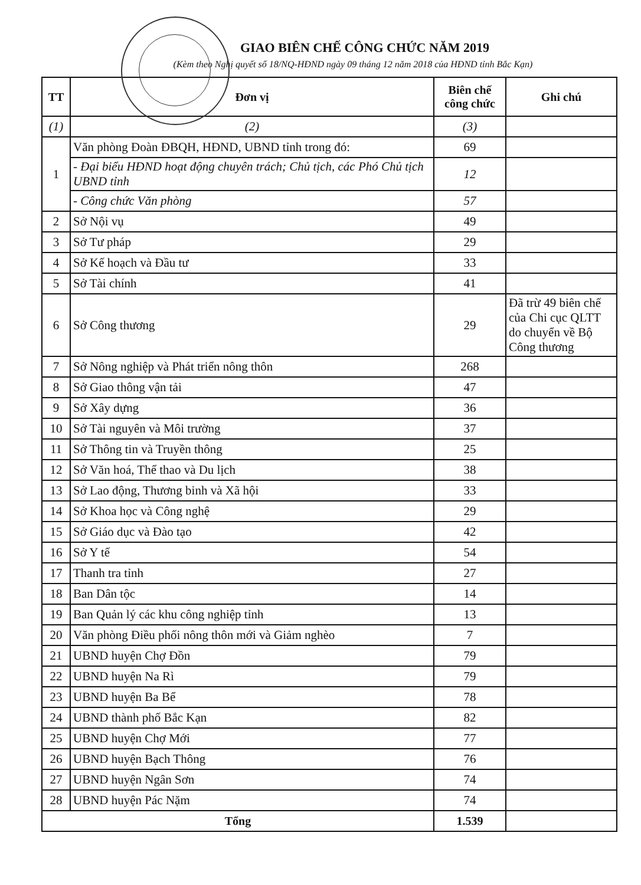GIAO BIÊN CHẾ CÔNG CHỨC NĂM 2019
(Kèm theo Nghị quyết số 18/NQ-HĐND ngày 09 tháng 12 năm 2018 của HĐND tỉnh Bắc Kạn)
| TT | Đơn vị | Biên chế công chức | Ghi chú |
| --- | --- | --- | --- |
| (1) | (2) | (3) | |
| 1 | Văn phòng Đoàn ĐBQH, HĐND, UBND tỉnh trong đó: | 69 | |
| | - Đại biểu HĐND hoạt động chuyên trách; Chủ tịch, các Phó Chủ tịch UBND tỉnh | 12 | |
| | - Công chức Văn phòng | 57 | |
| 2 | Sở Nội vụ | 49 | |
| 3 | Sở Tư pháp | 29 | |
| 4 | Sở Kế hoạch và Đầu tư | 33 | |
| 5 | Sở Tài chính | 41 | |
| 6 | Sở Công thương | 29 | Đã trừ 49 biên chế của Chi cục QLTT do chuyển về Bộ Công thương |
| 7 | Sở Nông nghiệp và Phát triển nông thôn | 268 | |
| 8 | Sở Giao thông vận tải | 47 | |
| 9 | Sở Xây dựng | 36 | |
| 10 | Sở Tài nguyên và Môi trường | 37 | |
| 11 | Sở Thông tin và Truyền thông | 25 | |
| 12 | Sở Văn hoá, Thể thao và Du lịch | 38 | |
| 13 | Sở Lao động, Thương binh và Xã hội | 33 | |
| 14 | Sở Khoa học và Công nghệ | 29 | |
| 15 | Sở Giáo dục và Đào tạo | 42 | |
| 16 | Sở Y tế | 54 | |
| 17 | Thanh tra tỉnh | 27 | |
| 18 | Ban Dân tộc | 14 | |
| 19 | Ban Quản lý các khu công nghiệp tỉnh | 13 | |
| 20 | Văn phòng Điều phối nông thôn mới và Giảm nghèo | 7 | |
| 21 | UBND huyện Chợ Đồn | 79 | |
| 22 | UBND huyện Na Rì | 79 | |
| 23 | UBND huyện Ba Bể | 78 | |
| 24 | UBND thành phố Bắc Kạn | 82 | |
| 25 | UBND huyện Chợ Mới | 77 | |
| 26 | UBND huyện Bạch Thông | 76 | |
| 27 | UBND huyện Ngân Sơn | 74 | |
| 28 | UBND huyện Pác Nặm | 74 | |
| Tổng | | 1.539 | |